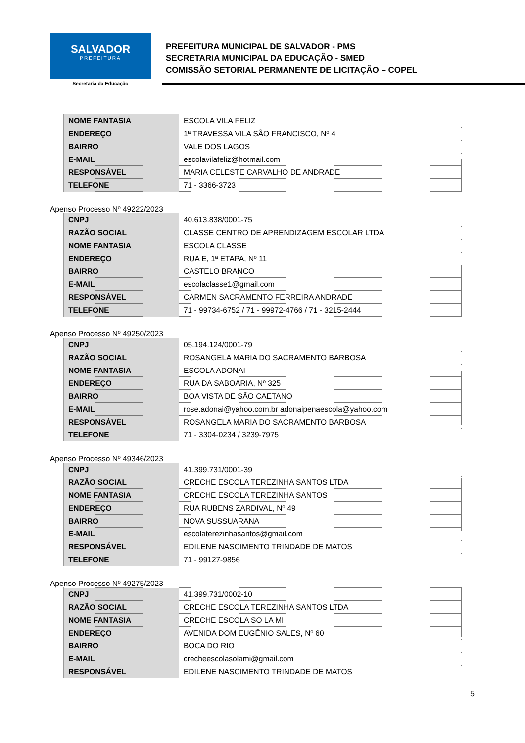SALVADOR
PREFEITURA
Secretaria da Educação
PREFEITURA MUNICIPAL DE SALVADOR - PMS
SECRETARIA MUNICIPAL DA EDUCAÇÃO - SMED
COMISSÃO SETORIAL PERMANENTE DE LICITAÇÃO – COPEL
| NOME FANTASIA | ESCOLA VILA FELIZ |
| ENDEREÇO | 1ª TRAVESSA VILA SÃO FRANCISCO, Nº 4 |
| BAIRRO | VALE DOS LAGOS |
| E-MAIL | escolavilafeliz@hotmail.com |
| RESPONSÁVEL | MARIA CELESTE CARVALHO DE ANDRADE |
| TELEFONE | 71 - 3366-3723 |
Apenso Processo Nº 49222/2023
| CNPJ | 40.613.838/0001-75 |
| RAZÃO SOCIAL | CLASSE CENTRO DE APRENDIZAGEM ESCOLAR LTDA |
| NOME FANTASIA | ESCOLA CLASSE |
| ENDEREÇO | RUA E, 1ª ETAPA, Nº 11 |
| BAIRRO | CASTELO BRANCO |
| E-MAIL | escolaclasse1@gmail.com |
| RESPONSÁVEL | CARMEN SACRAMENTO FERREIRA ANDRADE |
| TELEFONE | 71 - 99734-6752 / 71 - 99972-4766 / 71 - 3215-2444 |
Apenso Processo Nº 49250/2023
| CNPJ | 05.194.124/0001-79 |
| RAZÃO SOCIAL | ROSANGELA MARIA DO SACRAMENTO BARBOSA |
| NOME FANTASIA | ESCOLA ADONAI |
| ENDEREÇO | RUA DA SABOARIA, Nº 325 |
| BAIRRO | BOA VISTA DE SÃO CAETANO |
| E-MAIL | rose.adonai@yahoo.com.br adonaipenaescola@yahoo.com |
| RESPONSÁVEL | ROSANGELA MARIA DO SACRAMENTO BARBOSA |
| TELEFONE | 71 - 3304-0234 / 3239-7975 |
Apenso Processo Nº 49346/2023
| CNPJ | 41.399.731/0001-39 |
| RAZÃO SOCIAL | CRECHE ESCOLA TEREZINHA SANTOS LTDA |
| NOME FANTASIA | CRECHE ESCOLA TEREZINHA SANTOS |
| ENDEREÇO | RUA RUBENS ZARDIVAL, Nº 49 |
| BAIRRO | NOVA SUSSUARANA |
| E-MAIL | escolaterezinhasantos@gmail.com |
| RESPONSÁVEL | EDILENE NASCIMENTO TRINDADE DE MATOS |
| TELEFONE | 71 - 99127-9856 |
Apenso Processo Nº 49275/2023
| CNPJ | 41.399.731/0002-10 |
| RAZÃO SOCIAL | CRECHE ESCOLA TEREZINHA SANTOS LTDA |
| NOME FANTASIA | CRECHE ESCOLA SO LA MI |
| ENDEREÇO | AVENIDA DOM EUGÊNIO SALES, Nº 60 |
| BAIRRO | BOCA DO RIO |
| E-MAIL | crecheescolasolami@gmail.com |
| RESPONSÁVEL | EDILENE NASCIMENTO TRINDADE DE MATOS |
5